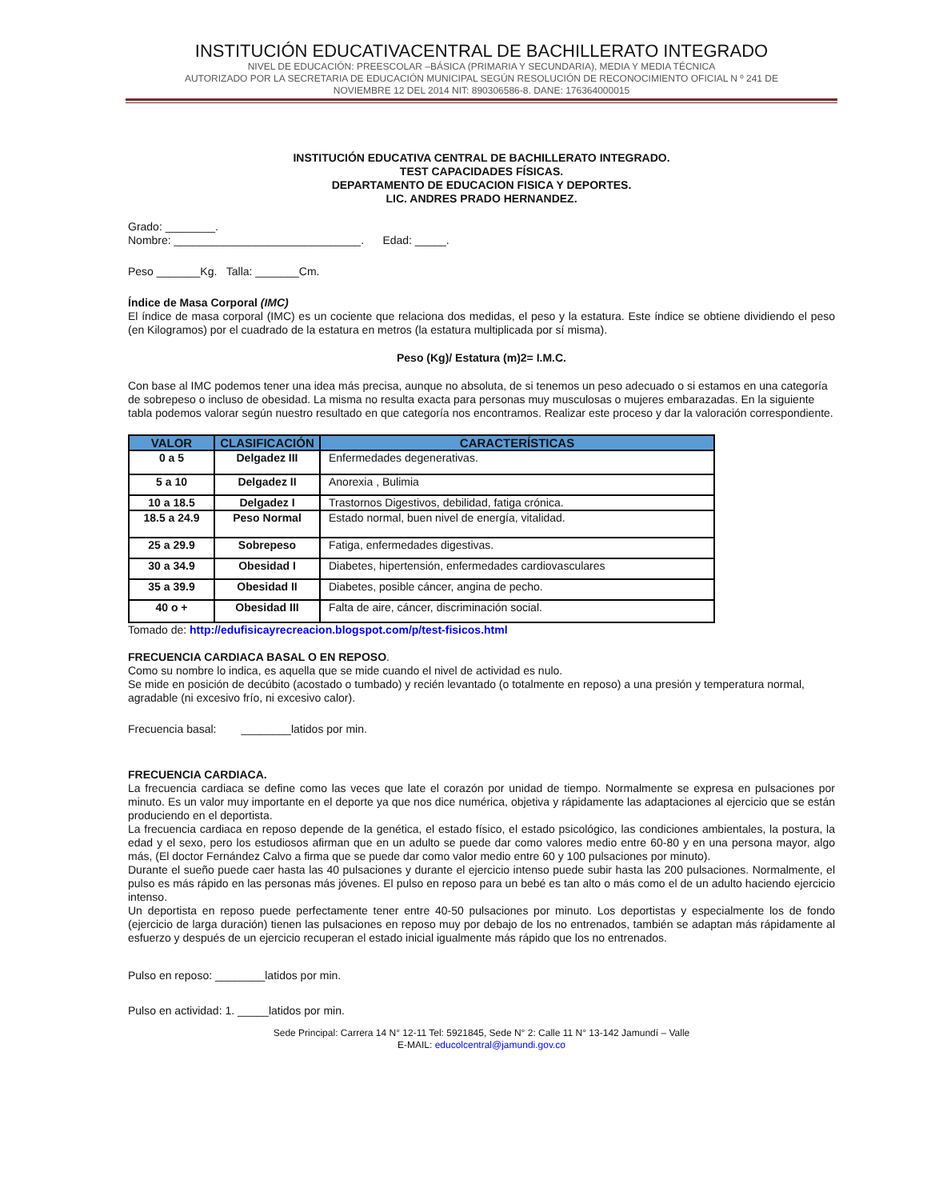INSTITUCIÓN EDUCATIVACENTRAL DE BACHILLERATO INTEGRADO
NIVEL DE EDUCACIÓN: PREESCOLAR –BÁSICA (PRIMARIA Y SECUNDARIA), MEDIA Y MEDIA TÉCNICA
AUTORIZADO POR LA SECRETARIA DE EDUCACIÓN MUNICIPAL SEGÚN RESOLUCIÓN DE RECONOCIMIENTO OFICIAL N º 241 DE
NOVIEMBRE 12 DEL 2014 NIT: 890306586-8. DANE: 176364000015
INSTITUCIÓN EDUCATIVA CENTRAL DE BACHILLERATO INTEGRADO.
TEST CAPACIDADES FÍSICAS.
DEPARTAMENTO DE EDUCACION FISICA Y DEPORTES.
LIC. ANDRES PRADO HERNANDEZ.
Grado: ________.
Nombre: ______________________________. Edad: _____.
Peso _______Kg. Talla: _______Cm.
Índice de Masa Corporal (IMC)
El índice de masa corporal (IMC) es un cociente que relaciona dos medidas, el peso y la estatura. Este índice se obtiene dividiendo el peso (en Kilogramos) por el cuadrado de la estatura en metros (la estatura multiplicada por sí misma).
Peso (Kg)/ Estatura (m)2= I.M.C.
Con base al IMC podemos tener una idea más precisa, aunque no absoluta, de si tenemos un peso adecuado o si estamos en una categoría de sobrepeso o incluso de obesidad. La misma no resulta exacta para personas muy musculosas o mujeres embarazadas. En la siguiente tabla podemos valorar según nuestro resultado en que categoría nos encontramos. Realizar este proceso y dar la valoración correspondiente.
| VALOR | CLASIFICACIÓN | CARACTERÍSTICAS |
| --- | --- | --- |
| 0 a 5 | Delgadez III | Enfermedades degenerativas. |
| 5 a 10 | Delgadez II | Anorexia , Bulimia |
| 10 a 18.5 | Delgadez I | Trastornos Digestivos, debilidad, fatiga crónica. |
| 18.5 a 24.9 | Peso Normal | Estado normal, buen nivel de energía, vitalidad. |
| 25 a 29.9 | Sobrepeso | Fatiga, enfermedades digestivas. |
| 30 a 34.9 | Obesidad I | Diabetes, hipertensión, enfermedades cardiovasculares |
| 35 a 39.9 | Obesidad II | Diabetes, posible cáncer, angina de pecho. |
| 40 o + | Obesidad III | Falta de aire, cáncer, discriminación social. |
Tomado de: http://edufisicayrecreacion.blogspot.com/p/test-fisicos.html
FRECUENCIA CARDIACA BASAL O EN REPOSO.
Como su nombre lo indica, es aquella que se mide cuando el nivel de actividad es nulo.
Se mide en posición de decúbito (acostado o tumbado) y recién levantado (o totalmente en reposo) a una presión y temperatura normal, agradable (ni excesivo frío, ni excesivo calor).
Frecuencia basal: ________latidos por min.
FRECUENCIA CARDIACA.
La frecuencia cardiaca se define como las veces que late el corazón por unidad de tiempo. Normalmente se expresa en pulsaciones por minuto. Es un valor muy importante en el deporte ya que nos dice numérica, objetiva y rápidamente las adaptaciones al ejercicio que se están produciendo en el deportista.
La frecuencia cardiaca en reposo depende de la genética, el estado físico, el estado psicológico, las condiciones ambientales, la postura, la edad y el sexo, pero los estudiosos afirman que en un adulto se puede dar como valores medio entre 60-80 y en una persona mayor, algo más, (El doctor Fernández Calvo a firma que se puede dar como valor medio entre 60 y 100 pulsaciones por minuto).
Durante el sueño puede caer hasta las 40 pulsaciones y durante el ejercicio intenso puede subir hasta las 200 pulsaciones. Normalmente, el pulso es más rápido en las personas más jóvenes. El pulso en reposo para un bebé es tan alto o más como el de un adulto haciendo ejercicio intenso.
Un deportista en reposo puede perfectamente tener entre 40-50 pulsaciones por minuto. Los deportistas y especialmente los de fondo (ejercicio de larga duración) tienen las pulsaciones en reposo muy por debajo de los no entrenados, también se adaptan más rápidamente al esfuerzo y después de un ejercicio recuperan el estado inicial igualmente más rápido que los no entrenados.
Pulso en reposo: ________latidos por min.
Pulso en actividad: 1. _____latidos por min.
Sede Principal: Carrera 14 N° 12-11 Tel: 5921845, Sede N° 2: Calle 11 N° 13-142 Jamundí – Valle
E-MAIL: educolcentral@jamundi.gov.co